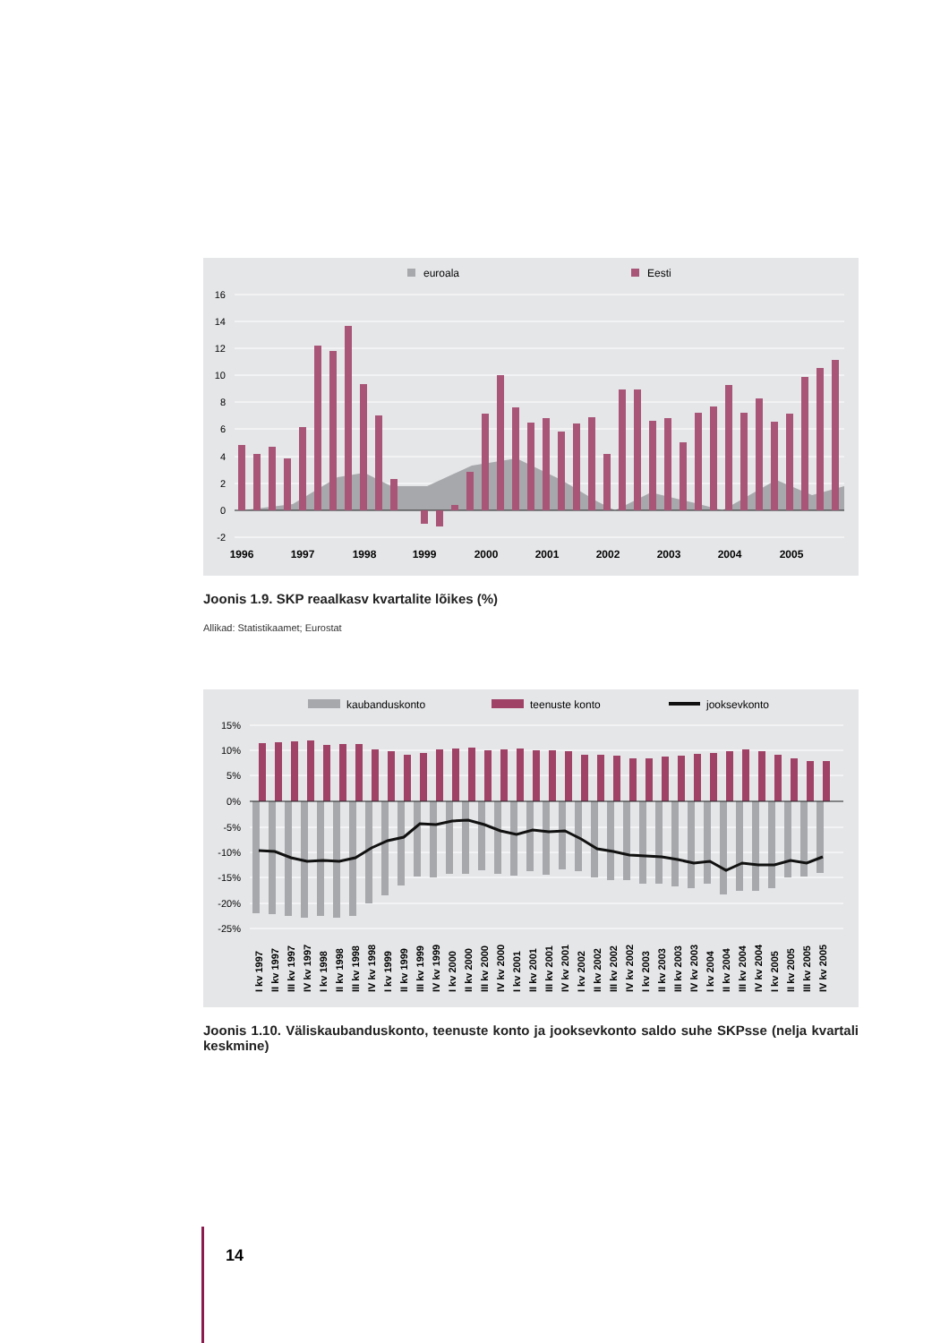euroala
Eesti
16
14
12
10
8
6
4
2
0
-2
1996
1997
1998
1999
2000
2001
2002
2003
2004
2005
Joonis 1.9. SKP reaalkasv kvartalite lõikes (%)
Allikad: Statistikaamet; Eurostat
kaubanduskonto
teenuste konto
jooksevkonto
15%
10%
5%
0%
-5%
-10%
-15%
-20%
-25%
I kv 1997
II kv 1997
III kv 1997
IV kv 1997
I kv 1998
II kv 1998
III kv 1998
IV kv 1998
I kv 1999
II kv 1999
III kv 1999
IV kv 1999
I kv 2000
II kv 2000
III kv 2000
IV kv 2000
I kv 2001
II kv 2001
III kv 2001
IV kv 2001
I kv 2002
II kv 2002
III kv 2002
IV kv 2002
I kv 2003
II kv 2003
III kv 2003
IV kv 2003
I kv 2004
II kv 2004
III kv 2004
IV kv 2004
I kv 2005
II kv 2005
III kv 2005
IV kv 2005
Joonis 1.10. Väliskaubanduskonto, teenuste konto ja jooksevkonto saldo suhe SKPsse (nelja kvartali keskmine)
14